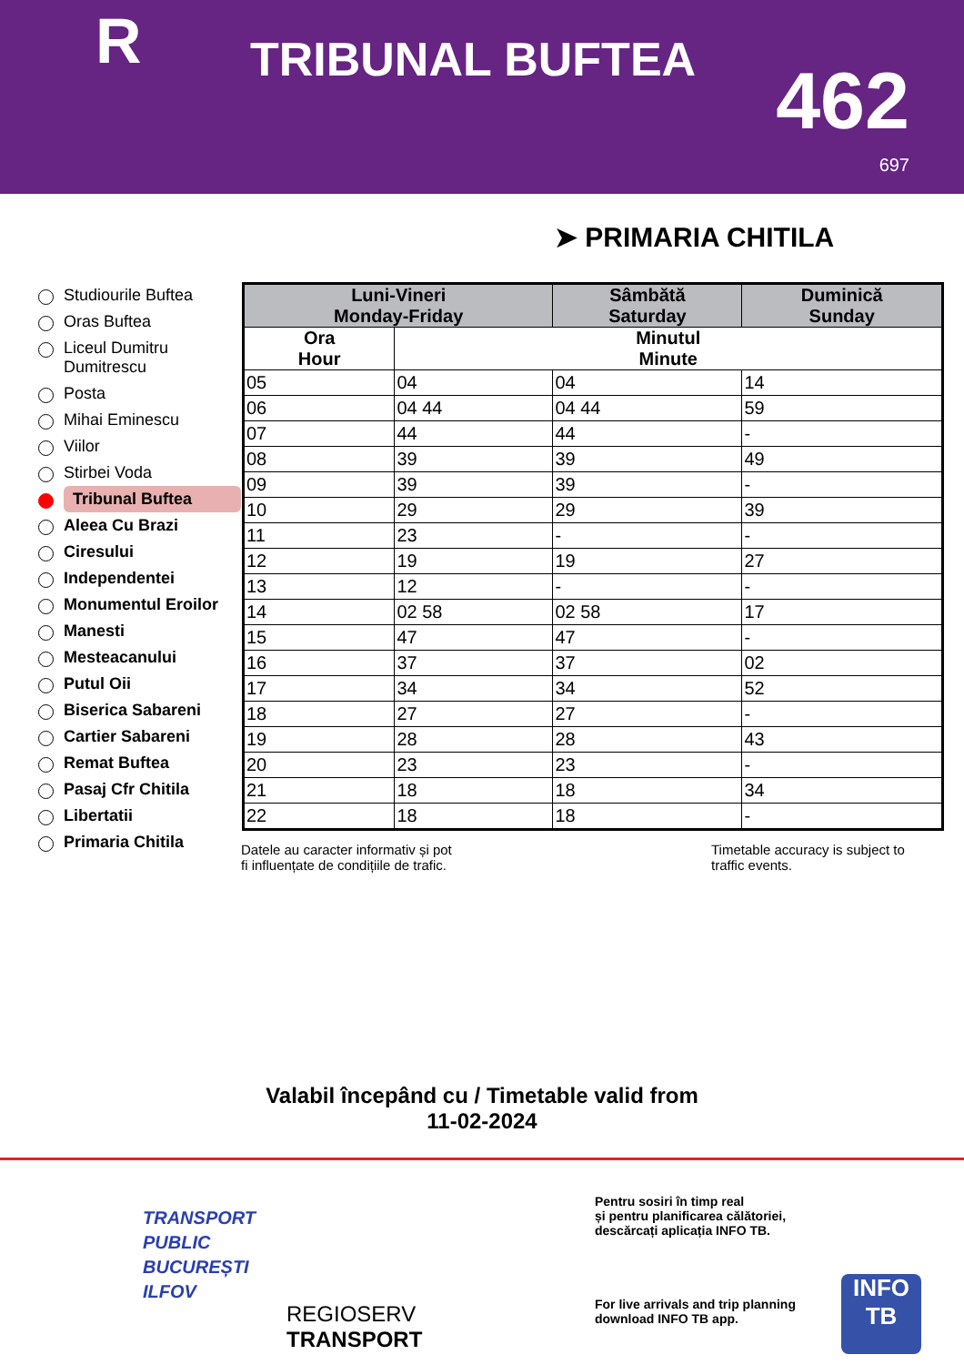R TRIBUNAL BUFTEA 462
697
➤ PRIMARIA CHITILA
Studiourile Buftea
Oras Buftea
Liceul Dumitru Dumitrescu
Posta
Mihai Eminescu
Viilor
Stirbei Voda
Tribunal Buftea
Aleea Cu Brazi
Ciresului
Independentei
Monumentul Eroilor
Manesti
Mesteacanului
Putul Oii
Biserica Sabareni
Cartier Sabareni
Remat Buftea
Pasaj Cfr Chitila
Libertatii
Primaria Chitila
| Luni-Vineri Monday-Friday | | Sâmbătă Saturday | Duminică Sunday |
| --- | --- | --- | --- |
| Ora Hour | Minutul Minute | | |
| 05 | 04 | 04 | 14 |
| 06 | 04 44 | 04 44 | 59 |
| 07 | 44 | 44 | - |
| 08 | 39 | 39 | 49 |
| 09 | 39 | 39 | - |
| 10 | 29 | 29 | 39 |
| 11 | 23 | - | - |
| 12 | 19 | 19 | 27 |
| 13 | 12 | - | - |
| 14 | 02 58 | 02 58 | 17 |
| 15 | 47 | 47 | - |
| 16 | 37 | 37 | 02 |
| 17 | 34 | 34 | 52 |
| 18 | 27 | 27 | - |
| 19 | 28 | 28 | 43 |
| 20 | 23 | 23 | - |
| 21 | 18 | 18 | 34 |
| 22 | 18 | 18 | - |
Datele au caracter informativ și pot
fi influențate de condițiile de trafic.
Timetable accuracy is subject to
traffic events.
Valabil începând cu / Timetable valid from
11-02-2024
TRANSPORT
PUBLIC
BUCUREȘTI
ILFOV
REGIOSERV
TRANSPORT
Pentru sosiri în timp real
și pentru planificarea călătoriei,
descărcați aplicația INFO TB.
For live arrivals and trip planning
download INFO TB app.
INFO
TB